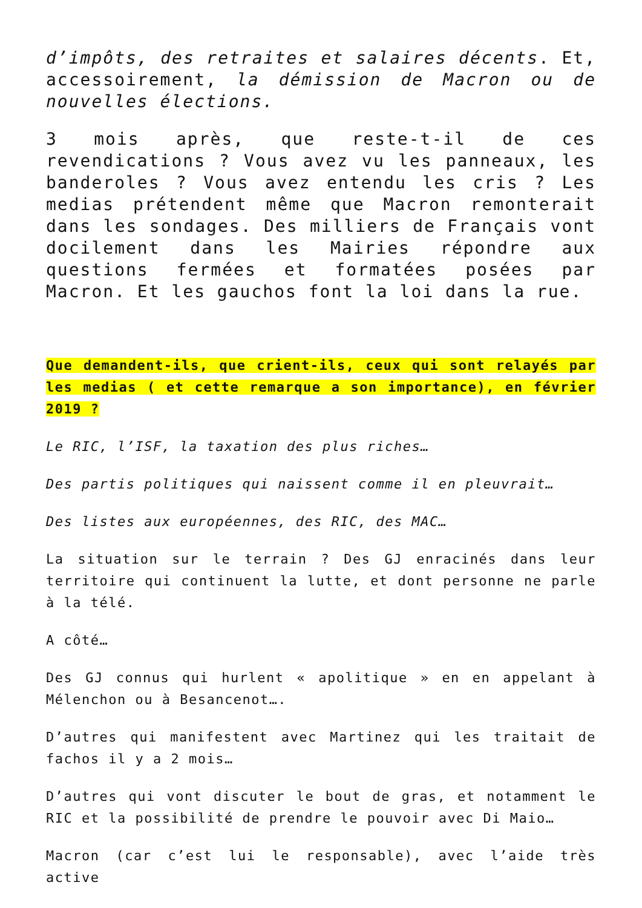d’impôts, des retraites et salaires décents. Et, accessoirement, la démission de Macron ou de nouvelles élections.
3 mois après, que reste-t-il de ces revendications ? Vous avez vu les panneaux, les banderoles ? Vous avez entendu les cris ? Les medias prétendent même que Macron remonterait dans les sondages. Des milliers de Français vont docilement dans les Mairies répondre aux questions fermées et formatées posées par Macron. Et les gauchos font la loi dans la rue.
Que demandent-ils, que crient-ils, ceux qui sont relayés par les medias ( et cette remarque a son importance), en février 2019 ?
Le RIC, l’ISF, la taxation des plus riches…
Des partis politiques qui naissent comme il en pleuvrait…
Des listes aux européennes, des RIC, des MAC…
La situation sur le terrain ? Des GJ enracinés dans leur territoire qui continuent la lutte, et dont personne ne parle à la télé.
A côté…
Des GJ connus qui hurlent « apolitique » en en appelant à Mélenchon ou à Besancenot….
D’autres qui manifestent avec Martinez qui les traitait de fachos il y a 2 mois…
D’autres qui vont discuter le bout de gras, et notamment le RIC et la possibilité de prendre le pouvoir avec Di Maio…
Macron (car c’est lui le responsable), avec l’aide très active